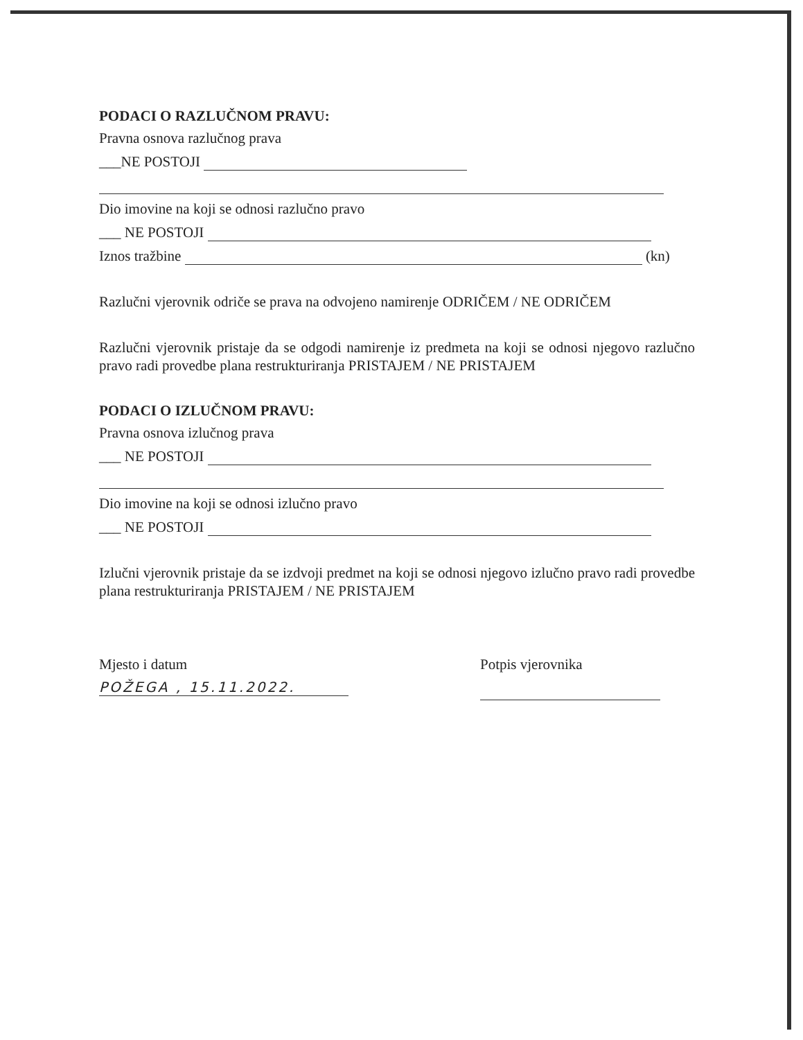PODACI O RAZLUČNOM PRAVU:
Pravna osnova razlučnog prava
___NE POSTOJI
Dio imovine na koji se odnosi razlučno pravo
___ NE POSTOJI
Iznos tražbine (kn)
Razlučni vjerovnik odriče se prava na odvojeno namirenje ODRIČEM / NE ODRIČEM
Razlučni vjerovnik pristaje da se odgodi namirenje iz predmeta na koji se odnosi njegovo razlučno pravo radi provedbe plana restrukturiranja PRISTAJEM / NE PRISTAJEM
PODACI O IZLUČNOM PRAVU:
Pravna osnova izlučnog prava
___ NE POSTOJI
Dio imovine na koji se odnosi izlučno pravo
___ NE POSTOJI
Izlučni vjerovnik pristaje da se izdvoji predmet na koji se odnosi njegovo izlučno pravo radi provedbe plana restrukturiranja PRISTAJEM / NE PRISTAJEM
Mjesto i datum
POŽEGA , 15.11.2022.
Potpis vjerovnika